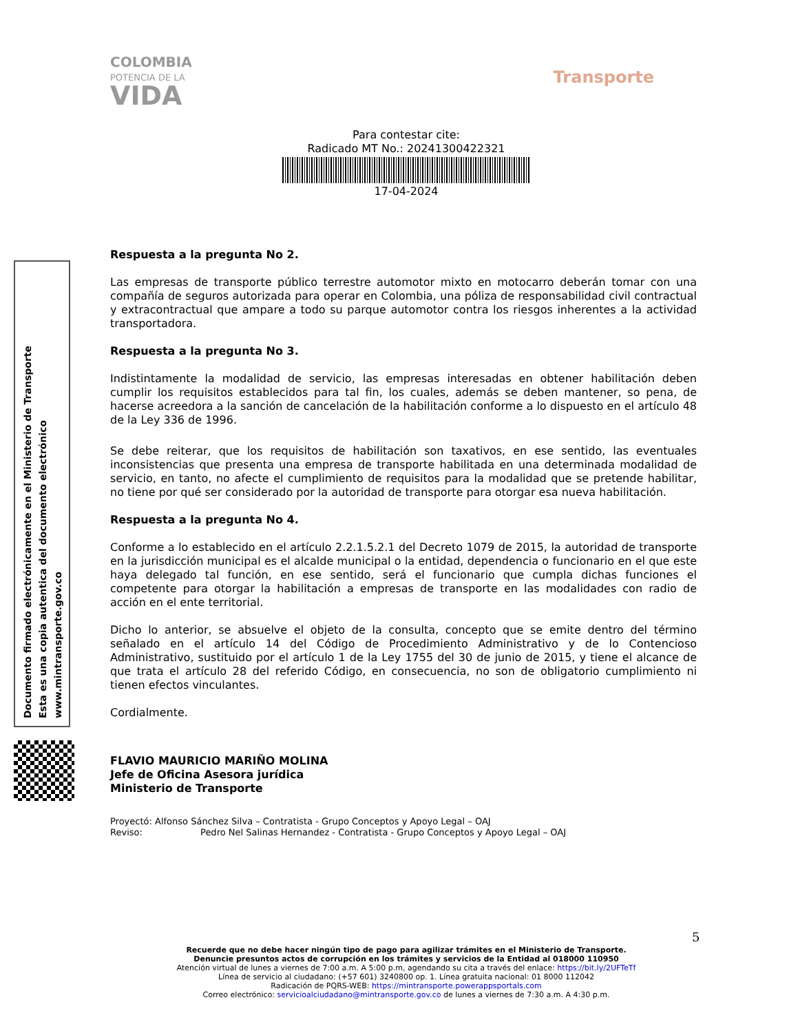COLOMBIA
POTENCIA DE LA
VIDA
Transporte
Para contestar cite:
Radicado MT No.: 20241300422321
17-04-2024
Documento firmado electrónicamente en el Ministerio de Transporte
Esta es una copia autentica del documento electrónico
www.mintransporte.gov.co
Respuesta a la pregunta No 2.
Las empresas de transporte público terrestre automotor mixto en motocarro deberán tomar con una compañía de seguros autorizada para operar en Colombia, una póliza de responsabilidad civil contractual y extracontractual que ampare a todo su parque automotor contra los riesgos inherentes a la actividad transportadora.
Respuesta a la pregunta No 3.
Indistintamente la modalidad de servicio, las empresas interesadas en obtener habilitación deben cumplir los requisitos establecidos para tal fin, los cuales, además se deben mantener, so pena, de hacerse acreedora a la sanción de cancelación de la habilitación conforme a lo dispuesto en el artículo 48 de la Ley 336 de 1996.
Se debe reiterar, que los requisitos de habilitación son taxativos, en ese sentido, las eventuales inconsistencias que presenta una empresa de transporte habilitada en una determinada modalidad de servicio, en tanto, no afecte el cumplimiento de requisitos para la modalidad que se pretende habilitar, no tiene por qué ser considerado por la autoridad de transporte para otorgar esa nueva habilitación.
Respuesta a la pregunta No 4.
Conforme a lo establecido en el artículo 2.2.1.5.2.1 del Decreto 1079 de 2015, la autoridad de transporte en la jurisdicción municipal es el alcalde municipal o la entidad, dependencia o funcionario en el que este haya delegado tal función, en ese sentido, será el funcionario que cumpla dichas funciones el competente para otorgar la habilitación a empresas de transporte en las modalidades con radio de acción en el ente territorial.
Dicho lo anterior, se absuelve el objeto de la consulta, concepto que se emite dentro del término señalado en el artículo 14 del Código de Procedimiento Administrativo y de lo Contencioso Administrativo, sustituido por el artículo 1 de la Ley 1755 del 30 de junio de 2015, y tiene el alcance de que trata el artículo 28 del referido Código, en consecuencia, no son de obligatorio cumplimiento ni tienen efectos vinculantes.
Cordialmente.
FLAVIO MAURICIO MARIÑO MOLINA
Jefe de Oficina Asesora jurídica
Ministerio de Transporte
Proyectó: Alfonso Sánchez Silva – Contratista - Grupo Conceptos y Apoyo Legal – OAJ
Reviso: Pedro Nel Salinas Hernandez - Contratista - Grupo Conceptos y Apoyo Legal – OAJ
5
Recuerde que no debe hacer ningún tipo de pago para agilizar trámites en el Ministerio de Transporte.
Denuncie presuntos actos de corrupción en los trámites y servicios de la Entidad al 018000 110950
Atención virtual de lunes a viernes de 7:00 a.m. A 5:00 p.m, agendando su cita a través del enlace: https://bit.ly/2UFTeTf
Línea de servicio al ciudadano: (+57 601) 3240800 op. 1. Línea gratuita nacional: 01 8000 112042
Radicación de PQRS-WEB: https://mintransporte.powerappsportals.com
Correo electrónico: servicioalciudadano@mintransporte.gov.co de lunes a viernes de 7:30 a.m. A 4:30 p.m.